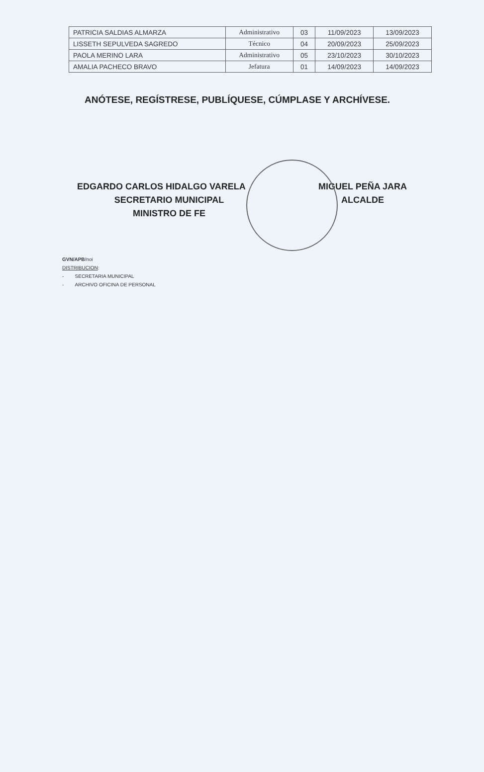| PATRICIA SALDIAS ALMARZA | Administrativo | 03 | 11/09/2023 | 13/09/2023 |
| LISSETH SEPULVEDA SAGREDO | Técnico | 04 | 20/09/2023 | 25/09/2023 |
| PAOLA MERINO LARA | Administrativo | 05 | 23/10/2023 | 30/10/2023 |
| AMALIA PACHECO BRAVO | Jefatura | 01 | 14/09/2023 | 14/09/2023 |
ANÓTESE, REGÍSTRESE, PUBLÍQUESE, CÚMPLASE Y ARCHÍVESE.
EDGARDO CARLOS HIDALGO VARELA
SECRETARIO MUNICIPAL
MINISTRO DE FE
MIGUEL PEÑA JARA
ALCALDE
GVN/APB/noi
DISTRIBUCION:
- SECRETARIA MUNICIPAL
- ARCHIVO OFICINA DE PERSONAL